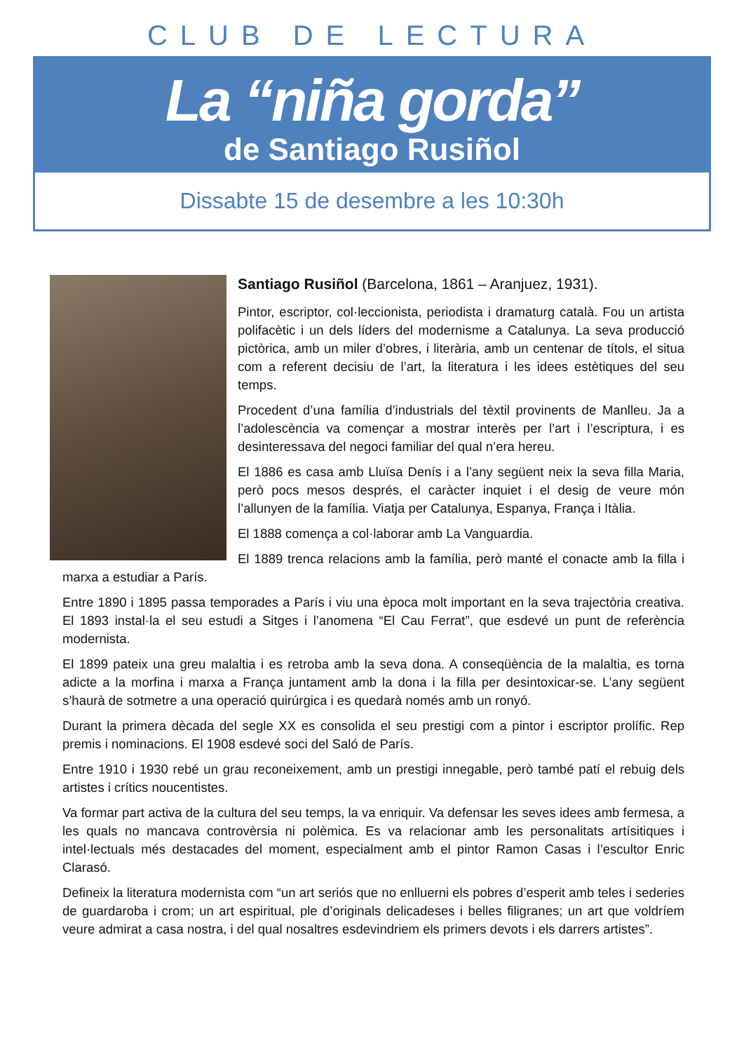CLUB DE LECTURA
La “niña gorda”
de Santiago Rusiñol
Dissabte 15 de desembre a les 10:30h
Santiago Rusiñol (Barcelona, 1861 – Aranjuez, 1931).
Pintor, escriptor, col·leccionista, periodista i dramaturg català. Fou un artista polifacètic i un dels líders del modernisme a Catalunya. La seva producció pictòrica, amb un miler d’obres, i literària, amb un centenar de títols, el situa com a referent decisiu de l’art, la literatura i les idees estètiques del seu temps.
Procedent d’una família d’industrials del tèxtil provinents de Manlleu. Ja a l’adolescència va començar a mostrar interès per l’art i l’escriptura, i es desinteressava del negoci familiar del qual n’era hereu.
El 1886 es casa amb Lluïsa Denís i a l’any següent neix la seva filla Maria, però pocs mesos després, el caràcter inquiet i el desig de veure món l’allunyen de la família. Viatja per Catalunya, Espanya, França i Itàlia.
El 1888 comença a col·laborar amb La Vanguardia.
El 1889 trenca relacions amb la família, però manté el conacte amb la filla i marxa a estudiar a París.
Entre 1890 i 1895 passa temporades a París i viu una època molt important en la seva trajectòria creativa. El 1893 instal·la el seu estudi a Sitges i l’anomena “El Cau Ferrat”, que esdevé un punt de referència modernista.
El 1899 pateix una greu malaltia i es retroba amb la seva dona. A conseqüència de la malaltia, es torna adicte a la morfina i marxa a França juntament amb la dona i la filla per desintoxicar-se. L’any següent s’haurà de sotmetre a una operació quirúrgica i es quedarà només amb un ronyó.
Durant la primera dècada del segle XX es consolida el seu prestigi com a pintor i escriptor prolífic. Rep premis i nominacions. El 1908 esdevé soci del Saló de París.
Entre 1910 i 1930 rebé un grau reconeixement, amb un prestigi innegable, però també patí el rebuig dels artistes i crítics noucentistes.
Va formar part activa de la cultura del seu temps, la va enriquir. Va defensar les seves idees amb fermesa, a les quals no mancava controvèrsia ni polèmica. Es va relacionar amb les personalitats artísitiques i intel·lectuals més destacades del moment, especialment amb el pintor Ramon Casas i l’escultor Enric Clarasó.
Defineix la literatura modernista com “un art seriós que no enlluerni els pobres d’esperit amb teles i sederies de guardaroba i crom; un art espiritual, ple d’originals delicadeses i belles filigranes; un art que voldríem veure admirat a casa nostra, i del qual nosaltres esdevindriem els primers devots i els darrers artistes”.